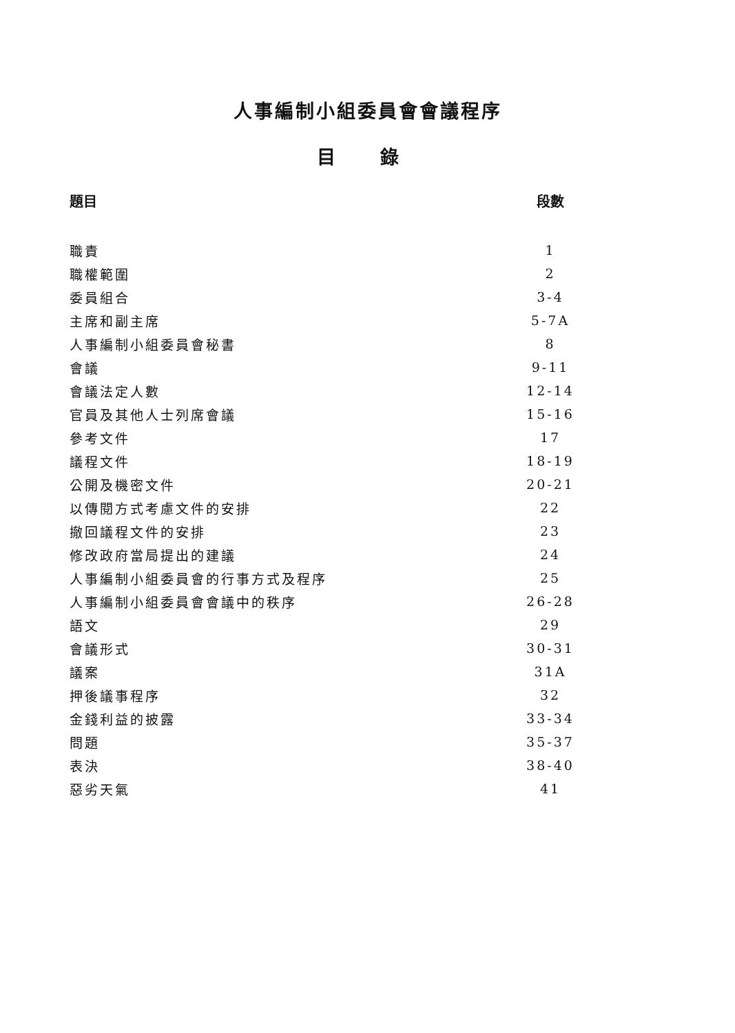人事編制小組委員會會議程序
目 錄
| 題目 | 段數 |
| --- | --- |
| 職責 | 1 |
| 職權範圍 | 2 |
| 委員組合 | 3-4 |
| 主席和副主席 | 5-7A |
| 人事編制小組委員會秘書 | 8 |
| 會議 | 9-11 |
| 會議法定人數 | 12-14 |
| 官員及其他人士列席會議 | 15-16 |
| 參考文件 | 17 |
| 議程文件 | 18-19 |
| 公開及機密文件 | 20-21 |
| 以傳閱方式考慮文件的安排 | 22 |
| 撤回議程文件的安排 | 23 |
| 修改政府當局提出的建議 | 24 |
| 人事編制小組委員會的行事方式及程序 | 25 |
| 人事編制小組委員會會議中的秩序 | 26-28 |
| 語文 | 29 |
| 會議形式 | 30-31 |
| 議案 | 31A |
| 押後議事程序 | 32 |
| 金錢利益的披露 | 33-34 |
| 問題 | 35-37 |
| 表決 | 38-40 |
| 惡劣天氣 | 41 |